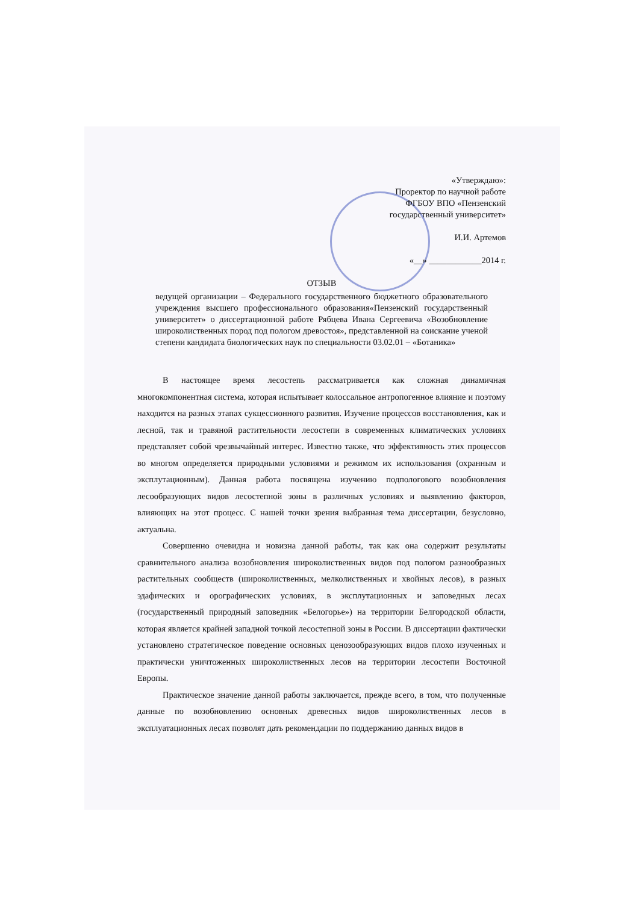«Утверждаю»:
Проректор по научной работе
ФГБОУ ВПО «Пензенский
государственный университет»
И.И. Артемов
«__» ____________2014 г.
ОТЗЫВ
ведущей организации – Федерального государственного бюджетного образовательного учреждения высшего профессионального образования«Пензенский государственный университет» о диссертационной работе Рябцева Ивана Сергеевича «Возобновление широколиственных пород под пологом древостоя», представленной на соискание ученой степени кандидата биологических наук по специальности 03.02.01 – «Ботаника»
В настоящее время лесостепь рассматривается как сложная динамичная многокомпонентная система, которая испытывает колоссальное антропогенное влияние и поэтому находится на разных этапах сукцессионного развития. Изучение процессов восстановления, как и лесной, так и травяной растительности лесостепи в современных климатических условиях представляет собой чрезвычайный интерес. Известно также, что эффективность этих процессов во многом определяется природными условиями и режимом их использования (охранным и эксплутационным). Данная работа посвящена изучению подпологового возобновления лесообразующих видов лесостепной зоны в различных условиях и выявлению факторов, влияющих на этот процесс. С нашей точки зрения выбранная тема диссертации, безусловно, актуальна.
Совершенно очевидна и новизна данной работы, так как она содержит результаты сравнительного анализа возобновления широколиственных видов под пологом разнообразных растительных сообществ (широколиственных, мелколиственных и хвойных лесов), в разных эдафических и орографических условиях, в эксплутационных и заповедных лесах (государственный природный заповедник «Белогорье») на территории Белгородской области, которая является крайней западной точкой лесостепной зоны в России. В диссертации фактически установлено стратегическое поведение основных ценозообразующих видов плохо изученных и практически уничтоженных широколиственных лесов на территории лесостепи Восточной Европы.
Практическое значение данной работы заключается, прежде всего, в том, что полученные данные по возобновлению основных древесных видов широколиственных лесов в эксплуатационных лесах позволят дать рекомендации по поддержанию данных видов в